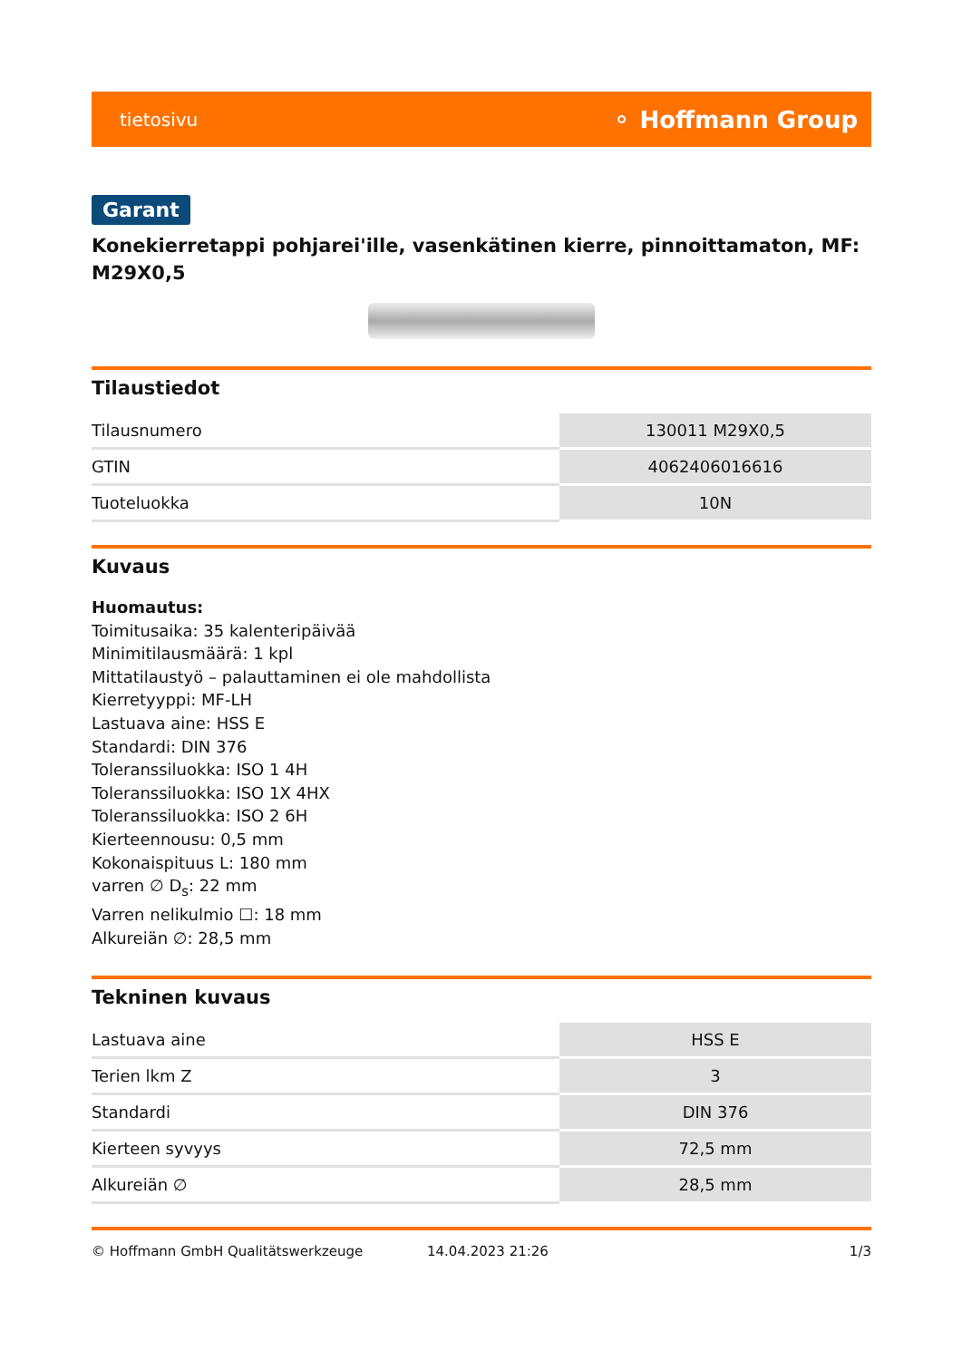tietosivu ⚬ Hoffmann Group
Garant
Konekierretappi pohjarei'ille, vasenkätinen kierre, pinnoittamaton, MF: M29X0,5
Tilaustiedot
| Tilausnumero | 130011 M29X0,5 |
| GTIN | 4062406016616 |
| Tuoteluokka | 10N |
Kuvaus
Huomautus:
Toimitusaika: 35 kalenteripäivää
Minimitilausmäärä: 1 kpl
Mittatilaustyö – palauttaminen ei ole mahdollista
Kierretyyppi: MF-LH
Lastuava aine: HSS E
Standardi: DIN 376
Toleranssiluokka: ISO 1 4H
Toleranssiluokka: ISO 1X 4HX
Toleranssiluokka: ISO 2 6H
Kierteennousu: 0,5 mm
Kokonaispituus L: 180 mm
varren ∅ D<sub>s</sub>: 22 mm
Varren nelikulmio ☐: 18 mm
Alkureiän ∅: 28,5 mm
Tekninen kuvaus
| Lastuava aine | HSS E |
| Terien lkm Z | 3 |
| Standardi | DIN 376 |
| Kierteen syvyys | 72,5 mm |
| Alkureiän ∅ | 28,5 mm |
© Hoffmann GmbH Qualitätswerkzeuge 14.04.2023 21:26 1/3